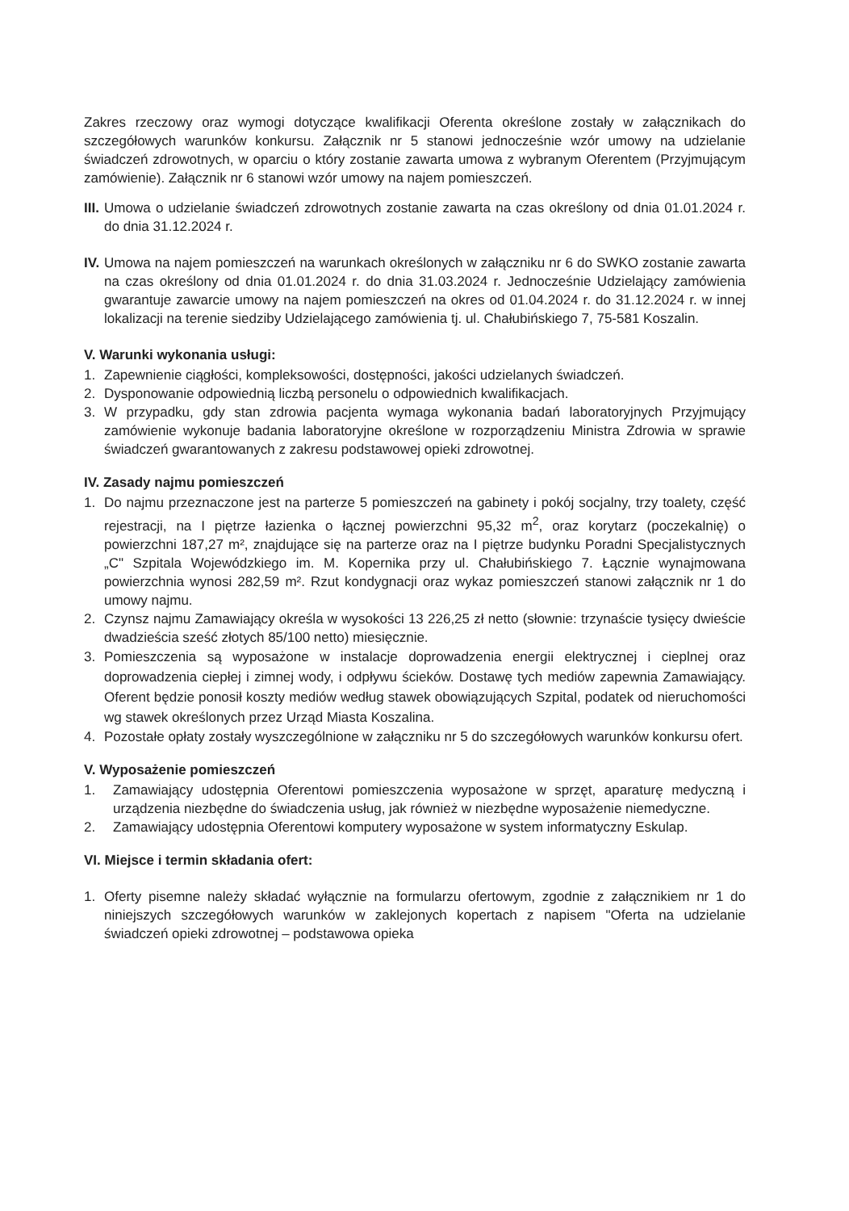Zakres rzeczowy oraz wymogi dotyczące kwalifikacji Oferenta określone zostały w załącznikach do szczegółowych warunków konkursu. Załącznik nr 5 stanowi jednocześnie wzór umowy na udzielanie świadczeń zdrowotnych, w oparciu o który zostanie zawarta umowa z wybranym Oferentem (Przyjmującym zamówienie). Załącznik nr 6 stanowi wzór umowy na najem pomieszczeń.
III. Umowa o udzielanie świadczeń zdrowotnych zostanie zawarta na czas określony od dnia 01.01.2024 r. do dnia 31.12.2024 r.
IV. Umowa na najem pomieszczeń na warunkach określonych w załączniku nr 6 do SWKO zostanie zawarta na czas określony od dnia 01.01.2024 r. do dnia 31.03.2024 r. Jednocześnie Udzielający zamówienia gwarantuje zawarcie umowy na najem pomieszczeń na okres od 01.04.2024 r. do 31.12.2024 r. w innej lokalizacji na terenie siedziby Udzielającego zamówienia tj. ul. Chałubińskiego 7, 75-581 Koszalin.
V. Warunki wykonania usługi:
1. Zapewnienie ciągłości, kompleksowości, dostępności, jakości udzielanych świadczeń.
2. Dysponowanie odpowiednią liczbą personelu o odpowiednich kwalifikacjach.
3. W przypadku, gdy stan zdrowia pacjenta wymaga wykonania badań laboratoryjnych Przyjmujący zamówienie wykonuje badania laboratoryjne określone w rozporządzeniu Ministra Zdrowia w sprawie świadczeń gwarantowanych z zakresu podstawowej opieki zdrowotnej.
IV. Zasady najmu pomieszczeń
1. Do najmu przeznaczone jest na parterze 5 pomieszczeń na gabinety i pokój socjalny, trzy toalety, część rejestracji, na I piętrze łazienka o łącznej powierzchni 95,32 m<sup>2</sup>, oraz korytarz (poczekalnię) o powierzchni 187,27 m², znajdujące się na parterze oraz na I piętrze budynku Poradni Specjalistycznych „C" Szpitala Wojewódzkiego im. M. Kopernika przy ul. Chałubińskiego 7. Łącznie wynajmowana powierzchnia wynosi 282,59 m². Rzut kondygnacji oraz wykaz pomieszczeń stanowi załącznik nr 1 do umowy najmu.
2. Czynsz najmu Zamawiający określa w wysokości 13 226,25 zł netto (słownie: trzynaście tysięcy dwieście dwadzieścia sześć złotych 85/100 netto) miesięcznie.
3. Pomieszczenia są wyposażone w instalacje doprowadzenia energii elektrycznej i cieplnej oraz doprowadzenia ciepłej i zimnej wody, i odpływu ścieków. Dostawę tych mediów zapewnia Zamawiający. Oferent będzie ponosił koszty mediów według stawek obowiązujących Szpital, podatek od nieruchomości wg stawek określonych przez Urząd Miasta Koszalina.
4. Pozostałe opłaty zostały wyszczególnione w załączniku nr 5 do szczegółowych warunków konkursu ofert.
V. Wyposażenie pomieszczeń
1. Zamawiający udostępnia Oferentowi pomieszczenia wyposażone w sprzęt, aparaturę medyczną i urządzenia niezbędne do świadczenia usług, jak również w niezbędne wyposażenie niemedyczne.
2. Zamawiający udostępnia Oferentowi komputery wyposażone w system informatyczny Eskulap.
VI. Miejsce i termin składania ofert:
1. Oferty pisemne należy składać wyłącznie na formularzu ofertowym, zgodnie z załącznikiem nr 1 do niniejszych szczegółowych warunków w zaklejonych kopertach z napisem "Oferta na udzielanie świadczeń opieki zdrowotnej – podstawowa opieka